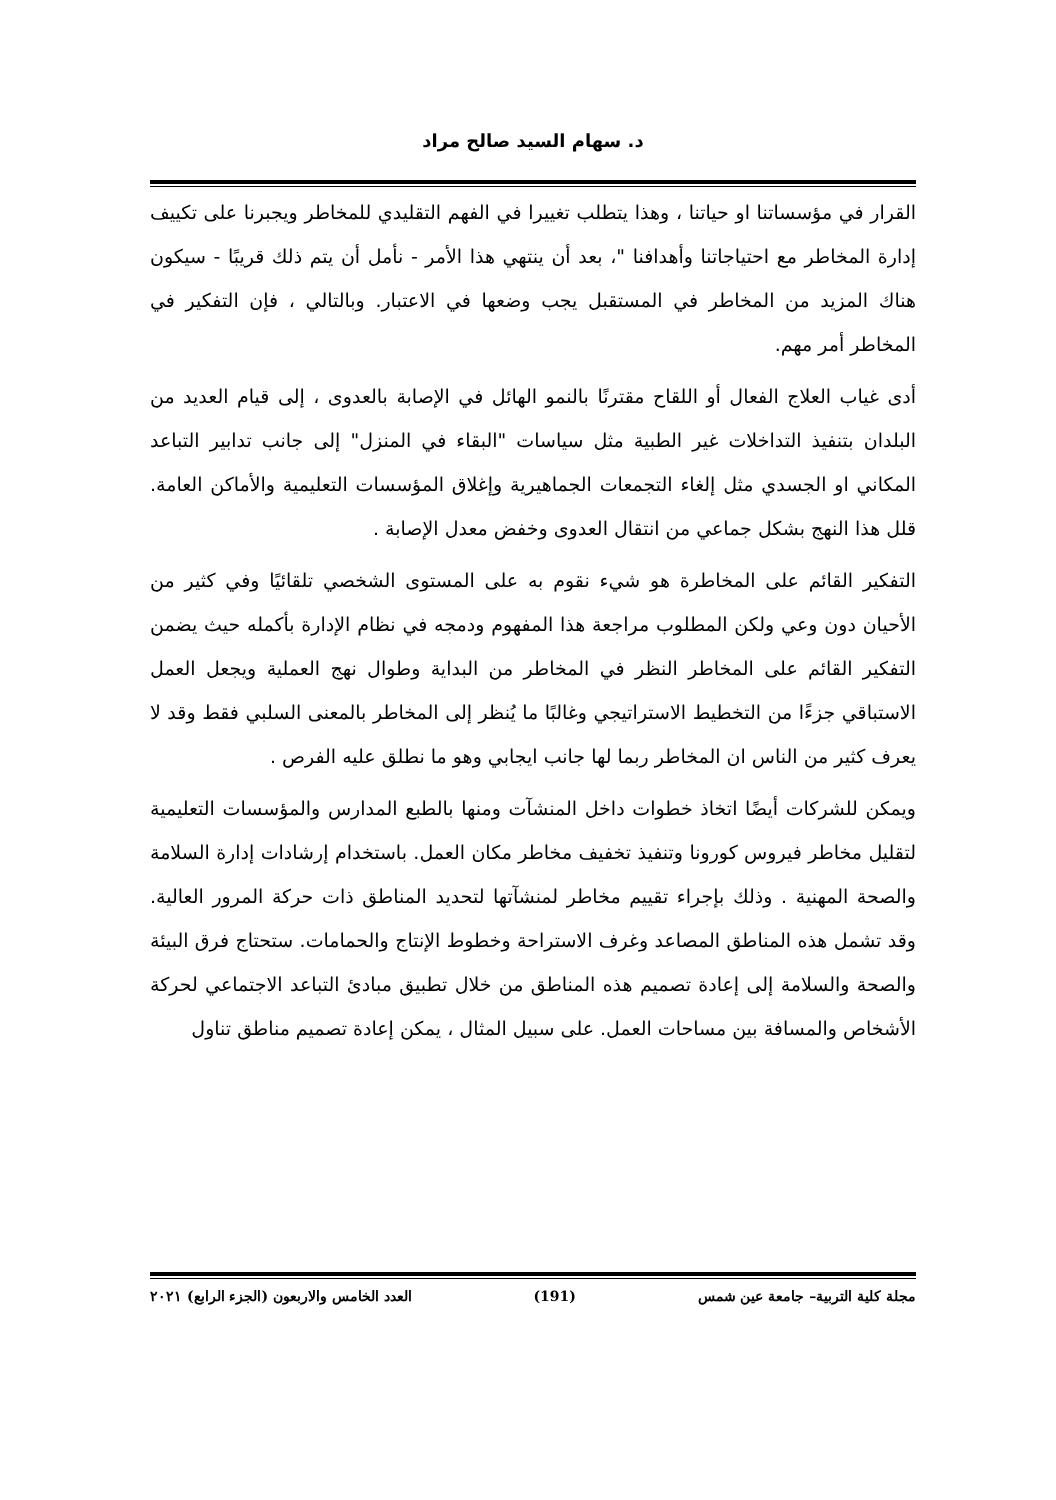د. سهام السيد صالح مراد
القرار في مؤسساتنا او حياتنا ، وهذا يتطلب تغييرا في الفهم التقليدي للمخاطر ويجبرنا على تكييف إدارة المخاطر مع احتياجاتنا وأهدافنا "، بعد أن ينتهي هذا الأمر - نأمل أن يتم ذلك قريبًا - سيكون هناك المزيد من المخاطر في المستقبل يجب وضعها في الاعتبار. وبالتالي ، فإن التفكير في المخاطر أمر مهم.
أدى غياب العلاج الفعال أو اللقاح مقترنًا بالنمو الهائل في الإصابة بالعدوى ، إلى قيام العديد من البلدان بتنفيذ التداخلات غير الطبية مثل سياسات "البقاء في المنزل" إلى جانب تدابير التباعد المكاني او الجسدي مثل إلغاء التجمعات الجماهيرية وإغلاق المؤسسات التعليمية والأماكن العامة. قلل هذا النهج بشكل جماعي من انتقال العدوى وخفض معدل الإصابة .
التفكير القائم على المخاطرة هو شيء نقوم به على المستوى الشخصي تلقائيًا وفي كثير من الأحيان دون وعي ولكن المطلوب مراجعة هذا المفهوم ودمجه في نظام الإدارة بأكمله حيث يضمن التفكير القائم على المخاطر النظر في المخاطر من البداية وطوال نهج العملية ويجعل العمل الاستباقي جزءًا من التخطيط الاستراتيجي وغالبًا ما يُنظر إلى المخاطر بالمعنى السلبي فقط وقد لا يعرف كثير من الناس ان المخاطر ربما لها جانب ايجابي وهو ما نطلق عليه الفرص .
ويمكن للشركات أيضًا اتخاذ خطوات داخل المنشآت ومنها بالطبع المدارس والمؤسسات التعليمية لتقليل مخاطر فيروس كورونا وتنفيذ تخفيف مخاطر مكان العمل. باستخدام إرشادات إدارة السلامة والصحة المهنية . وذلك بإجراء تقييم مخاطر لمنشآتها لتحديد المناطق ذات حركة المرور العالية. وقد تشمل هذه المناطق المصاعد وغرف الاستراحة وخطوط الإنتاج والحمامات. ستحتاج فرق البيئة والصحة والسلامة إلى إعادة تصميم هذه المناطق من خلال تطبيق مبادئ التباعد الاجتماعي لحركة الأشخاص والمسافة بين مساحات العمل. على سبيل المثال ، يمكن إعادة تصميم مناطق تناول
مجلة كلية التربية– جامعة عين شمس (191) العدد الخامس والاربعون (الجزء الرابع) ٢٠٢١